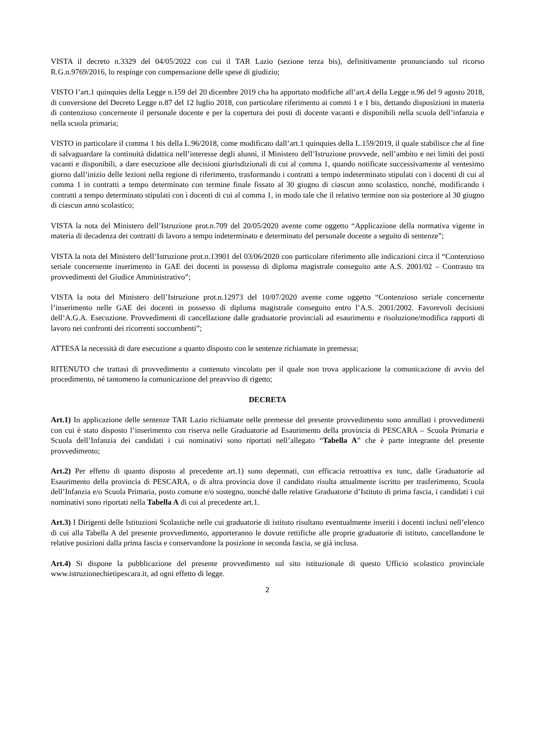VISTA il decreto n.3329 del 04/05/2022 con cui il TAR Lazio (sezione terza bis), definitivamente pronunciando sul ricorso R.G.n.9769/2016, lo respinge con compensazione delle spese di giudizio;
VISTO l’art.1 quinquies della Legge n.159 del 20 dicembre 2019 cha ha apportato modifiche all’art.4 della Legge n.96 del 9 agosto 2018, di conversione del Decreto Legge n.87 del 12 luglio 2018, con particolare riferimento ai commi 1 e 1 bis, dettando disposizioni in materia di contenzioso concernente il personale docente e per la copertura dei posti di docente vacanti e disponibili nella scuola dell’infanzia e nella scuola primaria;
VISTO in particolare il comma 1 bis della L.96/2018, come modificato dall’art.1 quinquies della L.159/2019, il quale stabilisce che al fine di salvaguardare la continuità didattica nell’interesse degli alunni, il Ministero dell’Istruzione provvede, nell’ambito e nei limiti dei posti vacanti e disponibili, a dare esecuzione alle decisioni giurisdizionali di cui al comma 1, quando notificate successivamente al ventesimo giorno dall’inizio delle lezioni nella regione di riferimento, trasformando i contratti a tempo indeterminato stipulati con i docenti di cui al comma 1 in contratti a tempo determinato con termine finale fissato al 30 giugno di ciascun anno scolastico, nonché, modificando i contratti a tempo determinato stipulati con i docenti di cui al comma 1, in modo tale che il relativo termine non sia posteriore al 30 giugno di ciascun anno scolastico;
VISTA la nota del Ministero dell’Istruzione prot.n.709 del 20/05/2020 avente come oggetto “Applicazione della normativa vigente in materia di decadenza dei contratti di lavoro a tempo indeterminato e determinato del personale docente a seguito di sentenze”;
VISTA la nota del Ministero dell’Istruzione prot.n.13901 del 03/06/2020 con particolare riferimento alle indicazioni circa il “Contenzioso seriale concernente inserimento in GAE dei docenti in possesso di diploma magistrale conseguito ante A.S. 2001/02 – Contrasto tra provvedimenti del Giudice Amministrativo”;
VISTA la nota del Ministero dell’Istruzione prot.n.12973 del 10/07/2020 avente come oggetto “Contenzioso seriale concernente l’inserimento nelle GAE dei docenti in possesso di diploma magistrale conseguito entro l’A.S. 2001/2002. Favorevoli decisioni dell’A.G.A. Esecuzione. Provvedimenti di cancellazione dalle graduatorie provinciali ad esaurimento e risoluzione/modifica rapporti di lavoro nei confronti dei ricorrenti soccombenti”;
ATTESA la necessità di dare esecuzione a quanto disposto con le sentenze richiamate in premessa;
RITENUTO che trattasi di provvedimento a contenuto vincolato per il quale non trova applicazione la comunicazione di avvio del procedimento, né tantomeno la comunicazione del preavviso di rigetto;
DECRETA
Art.1) In applicazione delle sentenze TAR Lazio richiamate nelle premesse del presente provvedimento sono annullati i provvedimenti con cui è stato disposto l’inserimento con riserva nelle Graduatorie ad Esaurimento della provincia di PESCARA – Scuola Primaria e Scuola dell’Infanzia dei candidati i cui nominativi sono riportati nell’allegato “Tabella A” che è parte integrante del presente provvedimento;
Art.2) Per effetto di quanto disposto al precedente art.1) sono depennati, con efficacia retroattiva ex tunc, dalle Graduatorie ad Esaurimento della provincia di PESCARA, o di altra provincia dove il candidato risulta attualmente iscritto per trasferimento, Scuola dell’Infanzia e/o Scuola Primaria, posto comune e/o sostegno, nonché dalle relative Graduatorie d’Istituto di prima fascia, i candidati i cui nominativi sono riportati nella Tabella A di cui al precedente art.1.
Art.3) I Dirigenti delle Istituzioni Scolastiche nelle cui graduatorie di istituto risultano eventualmente inseriti i docenti inclusi nell’elenco di cui alla Tabella A del presente provvedimento, apporteranno le dovute rettifiche alle proprie graduatorie di istituto, cancellandone le relative posizioni dalla prima fascia e conservandone la posizione in seconda fascia, se già inclusa.
Art.4) Si dispone la pubblicazione del presente provvedimento sul sito istituzionale di questo Ufficio scolastico provinciale www.istruzionechietipescara.it, ad ogni effetto di legge.
2